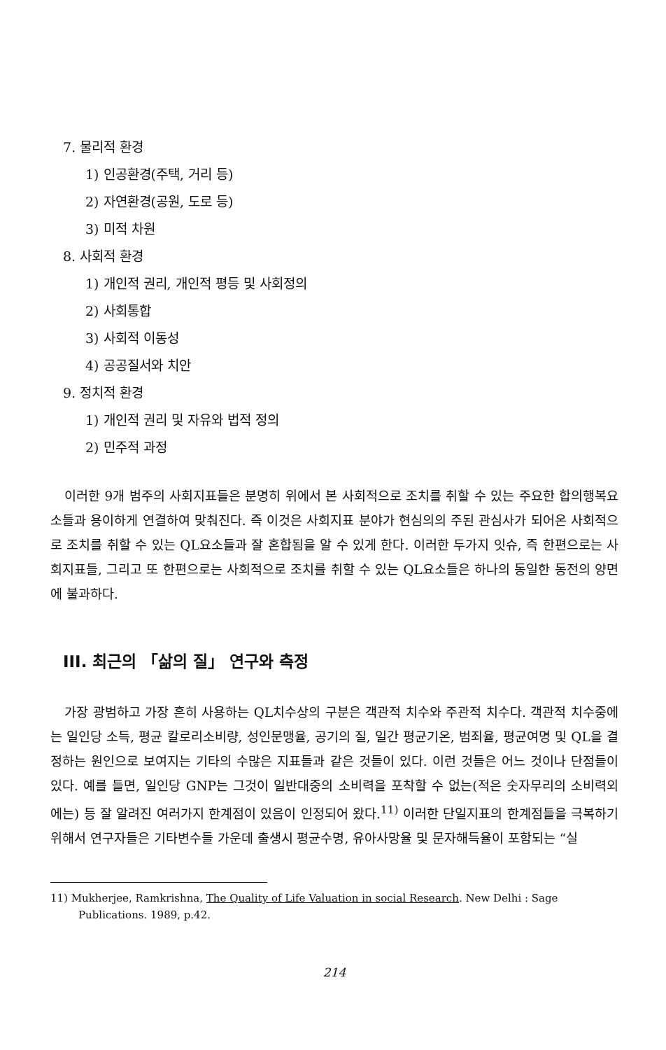7. 물리적 환경
1) 인공환경(주택, 거리 등)
2) 자연환경(공원, 도로 등)
3) 미적 차원
8. 사회적 환경
1) 개인적 권리, 개인적 평등 및 사회정의
2) 사회통합
3) 사회적 이동성
4) 공공질서와 치안
9. 정치적 환경
1) 개인적 권리 및 자유와 법적 정의
2) 민주적 과정
이러한 9개 범주의 사회지표들은 분명히 위에서 본 사회적으로 조치를 취할 수 있는 주요한 합의행복요소들과 용이하게 연결하여 맞춰진다. 즉 이것은 사회지표 분야가 현심의의 주된 관심사가 되어온 사회적으로 조치를 취할 수 있는 QL요소들과 잘 혼합됨을 알 수 있게 한다. 이러한 두가지 잇슈, 즉 한편으로는 사회지표들, 그리고 또 한편으로는 사회적으로 조치를 취할 수 있는 QL요소들은 하나의 동일한 동전의 양면에 불과하다.
III. 최근의 「삶의 질」 연구와 측정
가장 광범하고 가장 흔히 사용하는 QL치수상의 구분은 객관적 치수와 주관적 치수다. 객관적 치수중에는 일인당 소득, 평균 칼로리소비량, 성인문맹율, 공기의 질, 일간 평균기온, 범죄율, 평균여명 및 QL을 결정하는 원인으로 보여지는 기타의 수많은 지표들과 같은 것들이 있다. 이런 것들은 어느 것이나 단점들이 있다. 예를 들면, 일인당 GNP는 그것이 일반대중의 소비력을 포착할 수 없는(적은 숫자무리의 소비력외에는) 등 잘 알려진 여러가지 한계점이 있음이 인정되어 왔다.<sup>11)</sup> 이러한 단일지표의 한계점들을 극복하기 위해서 연구자들은 기타변수들 가운데 출생시 평균수명, 유아사망율 및 문자해득율이 포함되는 “실
11) Mukherjee, Ramkrishna, The Quality of Life Valuation in social Research. New Delhi : Sage Publications. 1989, p.42.
214